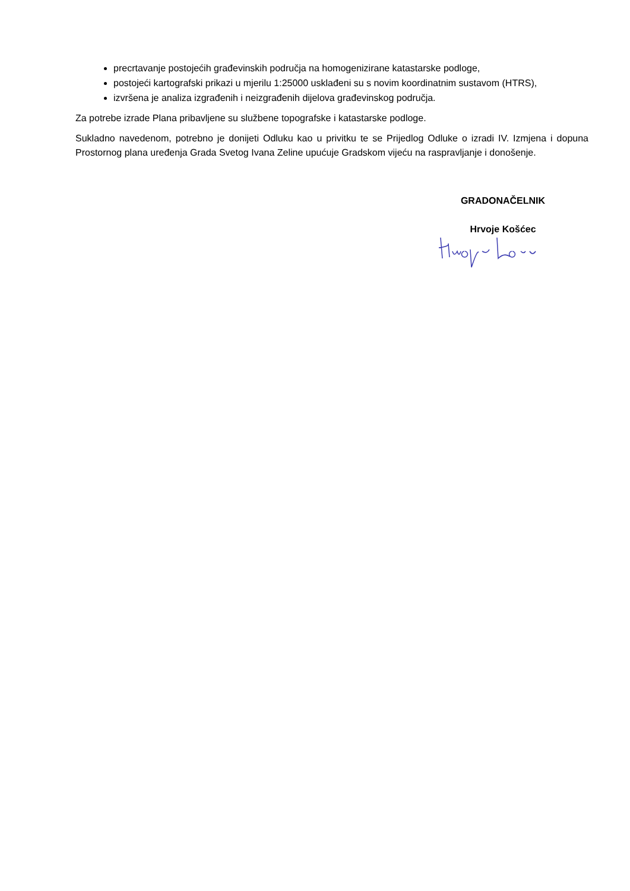precrtavanje postojećih građevinskih područja na homogenizirane katastarske podloge,
postojeći kartografski prikazi u mjerilu 1:25000 usklađeni su s novim koordinatnim sustavom (HTRS),
izvršena je analiza izgrađenih i neizgrađenih dijelova građevinskog područja.
Za potrebe izrade Plana pribavljene su službene topografske i katastarske podloge.
Sukladno navedenom, potrebno je donijeti Odluku kao u privitku te se Prijedlog Odluke o izradi IV. Izmjena i dopuna Prostornog plana uređenja Grada Svetog Ivana Zeline upućuje Gradskom vijeću na raspravljanje i donošenje.
GRADONAČELNIK
Hrvoje Košćec